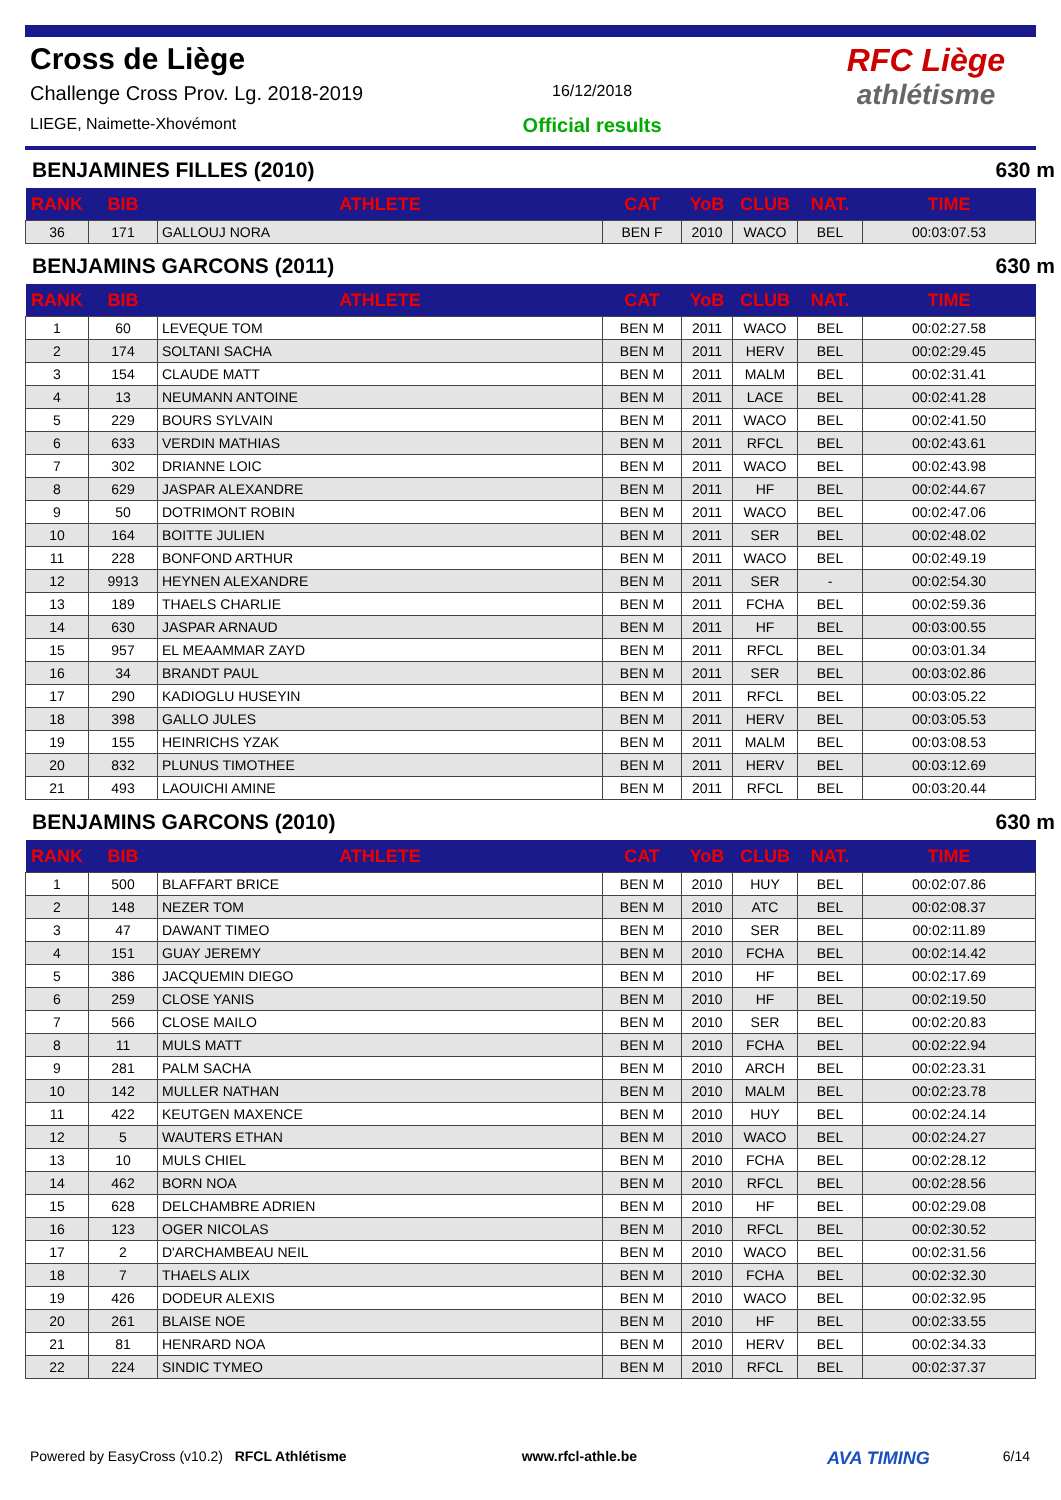Cross de Liège
Challenge Cross Prov. Lg. 2018-2019
LIEGE, Naimette-Xhovémont
16/12/2018
Official results
RFC Liège
athlétisme
BENJAMINES FILLES (2010) 630 m
| RANK | BIB | ATHLETE | CAT | YoB | CLUB | NAT. | TIME |
| --- | --- | --- | --- | --- | --- | --- | --- |
| 36 | 171 | GALLOUJ NORA | BEN F | 2010 | WACO | BEL | 00:03:07.53 |
BENJAMINS GARCONS (2011) 630 m
| RANK | BIB | ATHLETE | CAT | YoB | CLUB | NAT. | TIME |
| --- | --- | --- | --- | --- | --- | --- | --- |
| 1 | 60 | LEVEQUE TOM | BEN M | 2011 | WACO | BEL | 00:02:27.58 |
| 2 | 174 | SOLTANI SACHA | BEN M | 2011 | HERV | BEL | 00:02:29.45 |
| 3 | 154 | CLAUDE MATT | BEN M | 2011 | MALM | BEL | 00:02:31.41 |
| 4 | 13 | NEUMANN ANTOINE | BEN M | 2011 | LACE | BEL | 00:02:41.28 |
| 5 | 229 | BOURS SYLVAIN | BEN M | 2011 | WACO | BEL | 00:02:41.50 |
| 6 | 633 | VERDIN MATHIAS | BEN M | 2011 | RFCL | BEL | 00:02:43.61 |
| 7 | 302 | DRIANNE LOIC | BEN M | 2011 | WACO | BEL | 00:02:43.98 |
| 8 | 629 | JASPAR ALEXANDRE | BEN M | 2011 | HF | BEL | 00:02:44.67 |
| 9 | 50 | DOTRIMONT ROBIN | BEN M | 2011 | WACO | BEL | 00:02:47.06 |
| 10 | 164 | BOITTE JULIEN | BEN M | 2011 | SER | BEL | 00:02:48.02 |
| 11 | 228 | BONFOND ARTHUR | BEN M | 2011 | WACO | BEL | 00:02:49.19 |
| 12 | 9913 | HEYNEN ALEXANDRE | BEN M | 2011 | SER | - | 00:02:54.30 |
| 13 | 189 | THAELS CHARLIE | BEN M | 2011 | FCHA | BEL | 00:02:59.36 |
| 14 | 630 | JASPAR ARNAUD | BEN M | 2011 | HF | BEL | 00:03:00.55 |
| 15 | 957 | EL MEAAMMAR ZAYD | BEN M | 2011 | RFCL | BEL | 00:03:01.34 |
| 16 | 34 | BRANDT PAUL | BEN M | 2011 | SER | BEL | 00:03:02.86 |
| 17 | 290 | KADIOGLU HUSEYIN | BEN M | 2011 | RFCL | BEL | 00:03:05.22 |
| 18 | 398 | GALLO JULES | BEN M | 2011 | HERV | BEL | 00:03:05.53 |
| 19 | 155 | HEINRICHS YZAK | BEN M | 2011 | MALM | BEL | 00:03:08.53 |
| 20 | 832 | PLUNUS TIMOTHEE | BEN M | 2011 | HERV | BEL | 00:03:12.69 |
| 21 | 493 | LAOUICHI AMINE | BEN M | 2011 | RFCL | BEL | 00:03:20.44 |
BENJAMINS GARCONS (2010) 630 m
| RANK | BIB | ATHLETE | CAT | YoB | CLUB | NAT. | TIME |
| --- | --- | --- | --- | --- | --- | --- | --- |
| 1 | 500 | BLAFFART BRICE | BEN M | 2010 | HUY | BEL | 00:02:07.86 |
| 2 | 148 | NEZER TOM | BEN M | 2010 | ATC | BEL | 00:02:08.37 |
| 3 | 47 | DAWANT TIMEO | BEN M | 2010 | SER | BEL | 00:02:11.89 |
| 4 | 151 | GUAY JEREMY | BEN M | 2010 | FCHA | BEL | 00:02:14.42 |
| 5 | 386 | JACQUEMIN DIEGO | BEN M | 2010 | HF | BEL | 00:02:17.69 |
| 6 | 259 | CLOSE YANIS | BEN M | 2010 | HF | BEL | 00:02:19.50 |
| 7 | 566 | CLOSE MAILO | BEN M | 2010 | SER | BEL | 00:02:20.83 |
| 8 | 11 | MULS MATT | BEN M | 2010 | FCHA | BEL | 00:02:22.94 |
| 9 | 281 | PALM SACHA | BEN M | 2010 | ARCH | BEL | 00:02:23.31 |
| 10 | 142 | MULLER NATHAN | BEN M | 2010 | MALM | BEL | 00:02:23.78 |
| 11 | 422 | KEUTGEN MAXENCE | BEN M | 2010 | HUY | BEL | 00:02:24.14 |
| 12 | 5 | WAUTERS ETHAN | BEN M | 2010 | WACO | BEL | 00:02:24.27 |
| 13 | 10 | MULS CHIEL | BEN M | 2010 | FCHA | BEL | 00:02:28.12 |
| 14 | 462 | BORN NOA | BEN M | 2010 | RFCL | BEL | 00:02:28.56 |
| 15 | 628 | DELCHAMBRE ADRIEN | BEN M | 2010 | HF | BEL | 00:02:29.08 |
| 16 | 123 | OGER NICOLAS | BEN M | 2010 | RFCL | BEL | 00:02:30.52 |
| 17 | 2 | D'ARCHAMBEAU NEIL | BEN M | 2010 | WACO | BEL | 00:02:31.56 |
| 18 | 7 | THAELS ALIX | BEN M | 2010 | FCHA | BEL | 00:02:32.30 |
| 19 | 426 | DODEUR ALEXIS | BEN M | 2010 | WACO | BEL | 00:02:32.95 |
| 20 | 261 | BLAISE NOE | BEN M | 2010 | HF | BEL | 00:02:33.55 |
| 21 | 81 | HENRARD NOA | BEN M | 2010 | HERV | BEL | 00:02:34.33 |
| 22 | 224 | SINDIC TYMEO | BEN M | 2010 | RFCL | BEL | 00:02:37.37 |
Powered by EasyCross (v10.2) RFCL Athlétisme www.rfcl-athle.be AVA TIMING 6/14